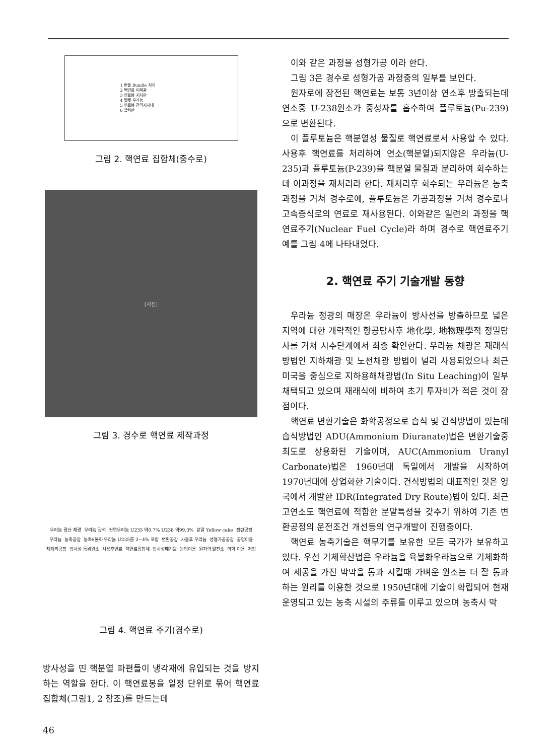1 번들 Bundle 지대
2 핵연료 피복관
3 연료봉 지지판
4 펠렛 우라늄
5 연료봉 간격지지대
6 압력판
그림 2. 핵연료 집합체(중수로)
[사진]
그림 3. 경수로 핵연료 제작과정
우라늄 광산 채광 우라늄 광석 천연우라늄 U235 약0.7% U238 약99.3% 분말 Yellow cake 정련공장 우라늄 농축공장 농축6불화 우라늄 U235를 2~4% 포함 변환공장 사용후 우라늄 성형가공공장 공업이용 재처리공장 방사성 동위원소 사용후연료 핵연료집합체 방사성폐기물 농업이용 원자력 발전소 의학 이용 저장
그림 4. 핵연료 주기(경수로)
방사성을 띤 핵분열 파편들이 냉각재에 유입되는 것을 방지하는 역할을 한다. 이 핵연료봉을 일정 단위로 묶어 핵연료 집합체(그림1, 2 참조)를 만드는데
이와 같은 과정을 성형가공 이라 한다.
그림 3은 경수로 성형가공 과정중의 일부를 보인다.
원자로에 장전된 핵연료는 보통 3년이상 연소후 방출되는데 연소중 U-238원소가 중성자를 흡수하여 플루토늄(Pu-239)으로 변환된다.
이 플루토늄은 핵분열성 물질로 핵연료로서 사용할 수 있다. 사용후 핵연료를 처리하여 연소(핵분열)되지않은 우라늄(U-235)과 플루토늄(P-239)을 핵분열 물질과 분리하여 회수하는데 이과정을 재처리라 한다. 재처리후 회수되는 우라늄은 농축과정을 거쳐 경수로에, 플루토늄은 가공과정을 거쳐 경수로나 고속증식로의 연료로 재사용된다. 이와같은 일련의 과정을 핵연료주기(Nuclear Fuel Cycle)라 하며 경수로 핵연료주기 예를 그림 4에 나타내었다.
2. 핵연료 주기 기술개발 동향
우라늄 정광의 매장은 우라늄이 방사선을 방출하므로 넓은 지역에 대한 개략적인 항공탐사후 地化學, 地物理學적 정밀탐사를 거쳐 시추단계에서 최종 확인한다. 우라늄 채광은 재래식 방법인 지하채광 및 노천채광 방법이 널리 사용되었으나 최근 미국을 중심으로 지하용해채광법(In Situ Leaching)이 일부 채택되고 있으며 재래식에 비하여 초기 투자비가 적은 것이 장점이다.
핵연료 변환기술은 화학공정으로 습식 및 건식방법이 있는데 습식방법인 ADU(Ammonium Diuranate)법은 변환기술중 최도로 상용화된 기술이며, AUC(Ammonium Uranyl Carbonate)법은 1960년대 독일에서 개발을 시작하여 1970년대에 상업화한 기술이다. 건식방법의 대표적인 것은 영국에서 개발한 IDR(Integrated Dry Route)법이 있다. 최근 고연소도 핵연료에 적합한 분말특성을 갖추기 위하여 기존 변환공정의 운전조건 개선등의 연구개발이 진행중이다.
핵연료 농축기술은 핵무기를 보유한 모든 국가가 보유하고 있다. 우선 기체확산법은 우라늄을 육불화우라늄으로 기체화하여 세공을 가진 박막을 통과 시킬때 가벼운 원소는 더 잘 통과하는 원리를 이용한 것으로 1950년대에 기술이 확립되어 현재 운영되고 있는 농축 시설의 주류를 이루고 있으며 농축시 막
46